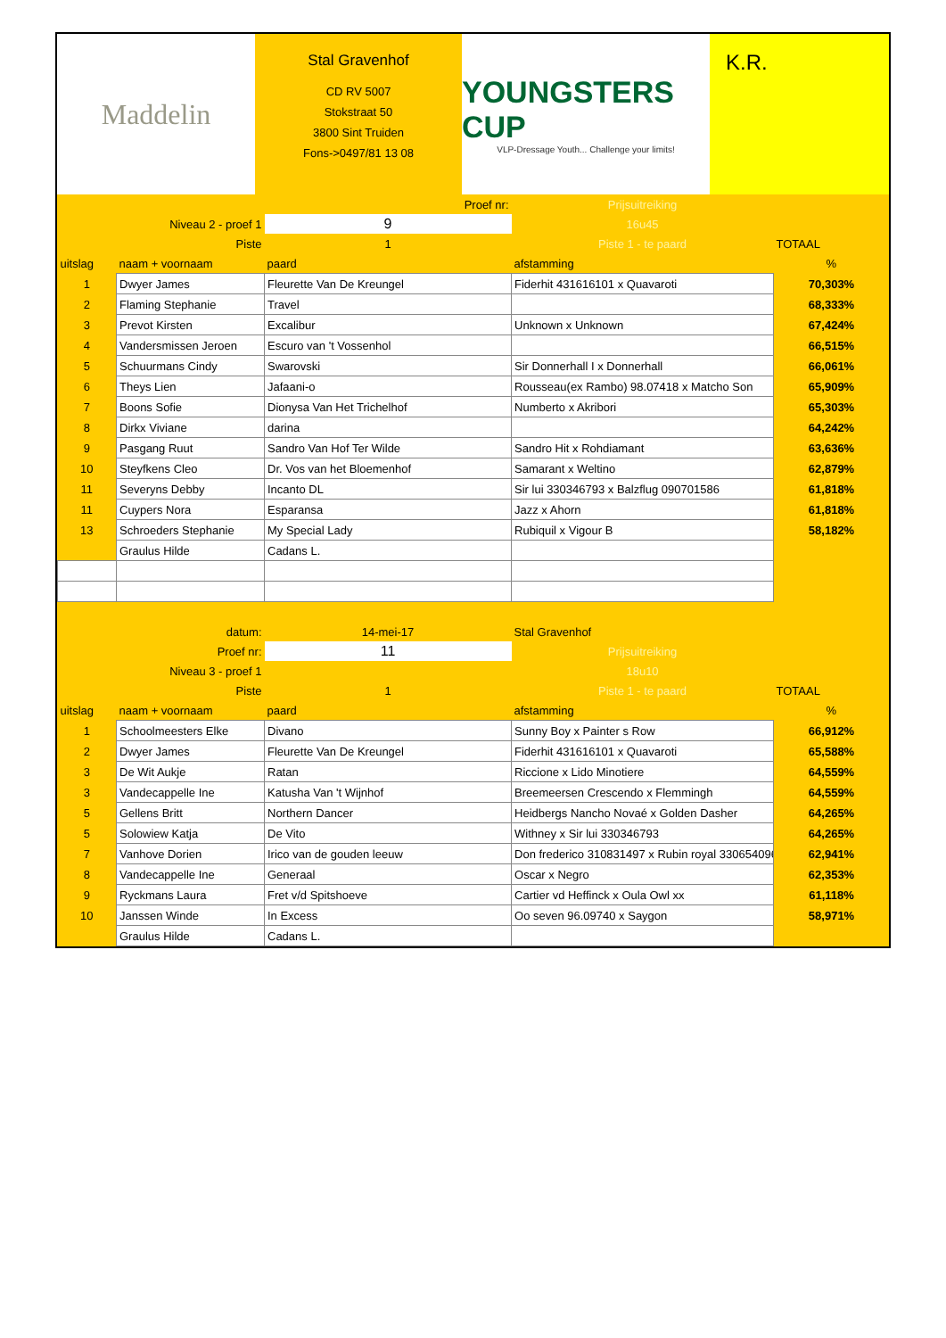Maddelin
Stal Gravenhof
CD RV 5007
Stokstraat 50
3800 Sint Truiden
Fons->0497/81 13 08
YOUNGSTERS CUP
VLP-Dressage Youth... Challenge your limits!
K.R.
| | Proef nr: | | Prijsuitreiking | |
| | Niveau 2 - proef 1 | 9 | 16u45 | |
| | Piste | 1 | Piste 1 - te paard | TOTAAL |
| uitslag | naam + voornaam | paard | afstamming | % |
| 1 | Dwyer James | Fleurette Van De Kreungel | Fiderhit 431616101 x Quavaroti | 70,303% |
| 2 | Flaming Stephanie | Travel | | 68,333% |
| 3 | Prevot Kirsten | Excalibur | Unknown x Unknown | 67,424% |
| 4 | Vandersmissen Jeroen | Escuro van 't Vossenhol | | 66,515% |
| 5 | Schuurmans Cindy | Swarovski | Sir Donnerhall I x Donnerhall | 66,061% |
| 6 | Theys Lien | Jafaani-o | Rousseau(ex Rambo) 98.07418 x Matcho Son | 65,909% |
| 7 | Boons Sofie | Dionysa Van Het Trichelhof | Numberto x Akribori | 65,303% |
| 8 | Dirkx Viviane | darina | | 64,242% |
| 9 | Pasgang Ruut | Sandro Van Hof Ter Wilde | Sandro Hit x Rohdiamant | 63,636% |
| 10 | Steyfkens Cleo | Dr. Vos van het Bloemenhof | Samarant x Weltino | 62,879% |
| 11 | Severyns Debby | Incanto DL | Sir lui 330346793 x Balzflug 090701586 | 61,818% |
| 11 | Cuypers Nora | Esparansa | Jazz x Ahorn | 61,818% |
| 13 | Schroeders Stephanie | My Special Lady | Rubiquil x Vigour B | 58,182% |
| | Graulus Hilde | Cadans L. | | |
| | datum: | 14-mei-17 | Stal Gravenhof | |
| | Proef nr: | 11 | Prijsuitreiking | |
| | Niveau 3 - proef 1 | | 18u10 | |
| | Piste | 1 | Piste 1 - te paard | TOTAAL |
| uitslag | naam + voornaam | paard | afstamming | % |
| 1 | Schoolmeesters Elke | Divano | Sunny Boy x Painter s Row | 66,912% |
| 2 | Dwyer James | Fleurette Van De Kreungel | Fiderhit 431616101 x Quavaroti | 65,588% |
| 3 | De Wit Aukje | Ratan | Riccione x Lido Minotiere | 64,559% |
| 3 | Vandecappelle Ine | Katusha Van 't Wijnhof | Breemeersen Crescendo x Flemmingh | 64,559% |
| 5 | Gellens Britt | Northern Dancer | Heidbergs Nancho Novaé x Golden Dasher | 64,265% |
| 5 | Solowiew Katja | De Vito | Withney x Sir lui 330346793 | 64,265% |
| 7 | Vanhove Dorien | Irico van de gouden leeuw | Don frederico 310831497 x Rubin royal 330654096 | 62,941% |
| 8 | Vandecappelle Ine | Generaal | Oscar x Negro | 62,353% |
| 9 | Ryckmans Laura | Fret v/d Spitshoeve | Cartier vd Heffinck x Oula Owl xx | 61,118% |
| 10 | Janssen Winde | In Excess | Oo seven 96.09740 x Saygon | 58,971% |
| | Graulus Hilde | Cadans L. | | |